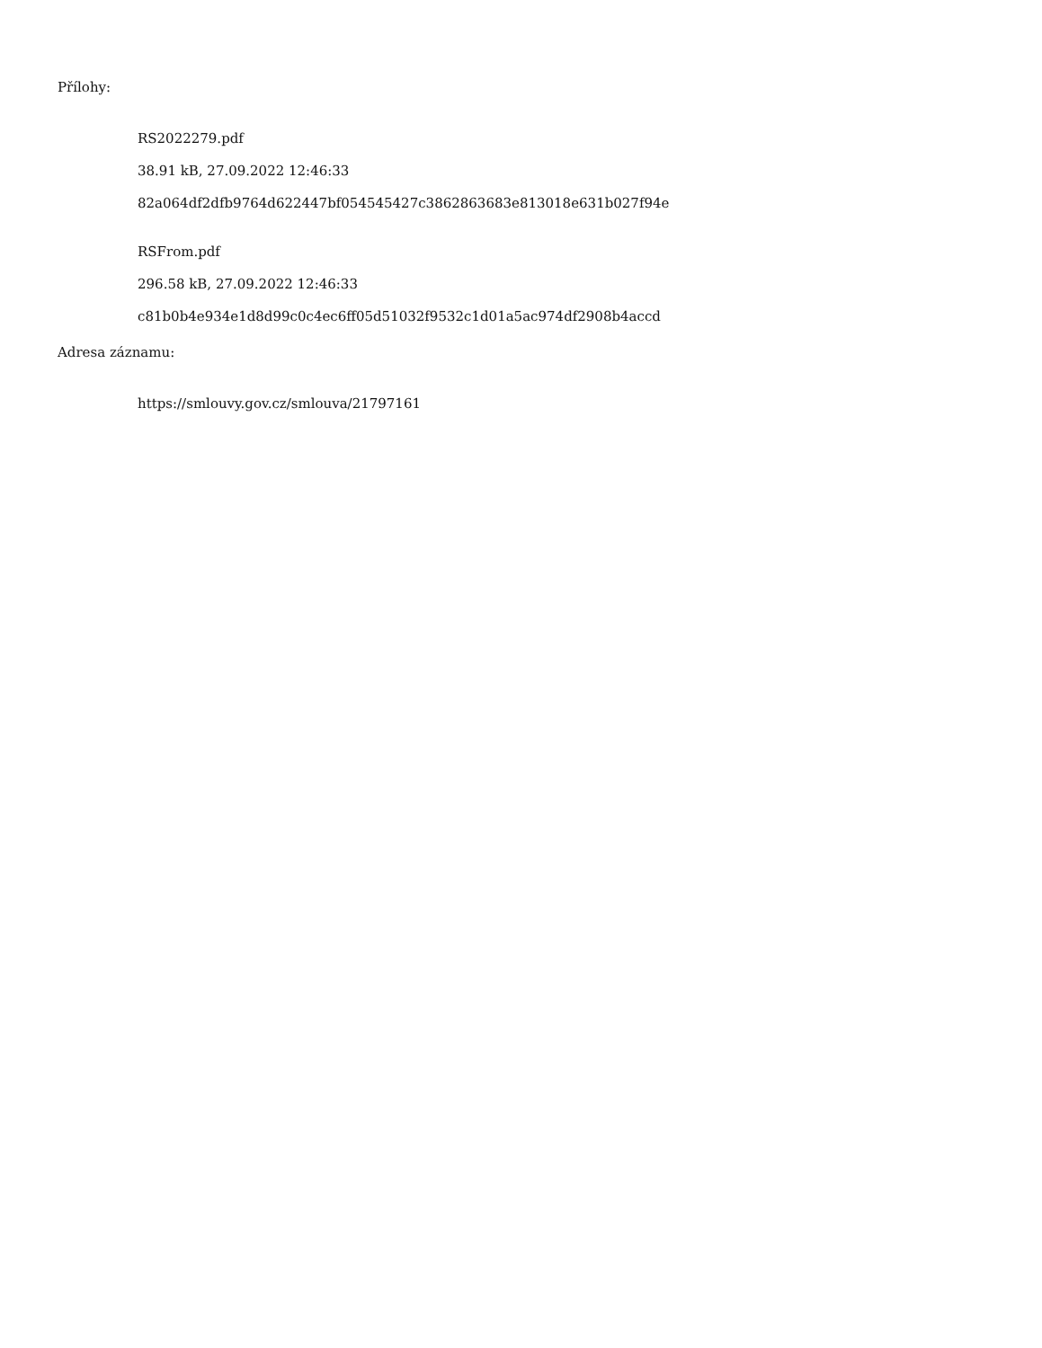Přílohy:
RS2022279.pdf
38.91 kB, 27.09.2022 12:46:33
82a064df2dfb9764d622447bf054545427c3862863683e813018e631b027f94e
RSFrom.pdf
296.58 kB, 27.09.2022 12:46:33
c81b0b4e934e1d8d99c0c4ec6ff05d51032f9532c1d01a5ac974df2908b4accd
Adresa záznamu:
https://smlouvy.gov.cz/smlouva/21797161